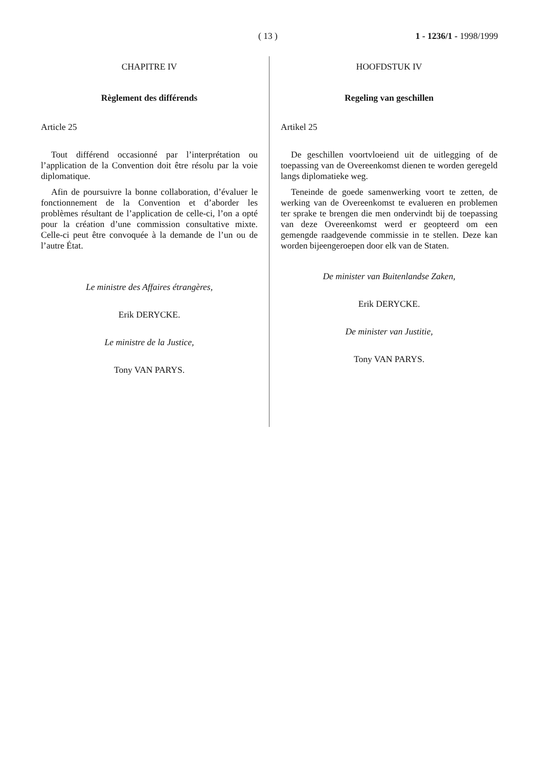( 13 ) 1 - 1236/1 - 1998/1999
CHAPITRE IV
Règlement des différends
Article 25
Tout différend occasionné par l’interprétation ou l’application de la Convention doit être résolu par la voie diplomatique.
Afin de poursuivre la bonne collaboration, d’évaluer le fonctionnement de la Convention et d’aborder les problèmes résultant de l’application de celle-ci, l’on a opté pour la création d’une commission consultative mixte. Celle-ci peut être convoquée à la demande de l’un ou de l’autre État.
Le ministre des Affaires étrangères,
Erik DERYCKE.
Le ministre de la Justice,
Tony VAN PARYS.
HOOFDSTUK IV
Regeling van geschillen
Artikel 25
De geschillen voortvloeiend uit de uitlegging of de toepassing van de Overeenkomst dienen te worden geregeld langs diplomatieke weg.
Teneinde de goede samenwerking voort te zetten, de werking van de Overeenkomst te evalueren en problemen ter sprake te brengen die men ondervindt bij de toepassing van deze Overeenkomst werd er geopteerd om een gemengde raadgevende commissie in te stellen. Deze kan worden bijeengeroepen door elk van de Staten.
De minister van Buitenlandse Zaken,
Erik DERYCKE.
De minister van Justitie,
Tony VAN PARYS.